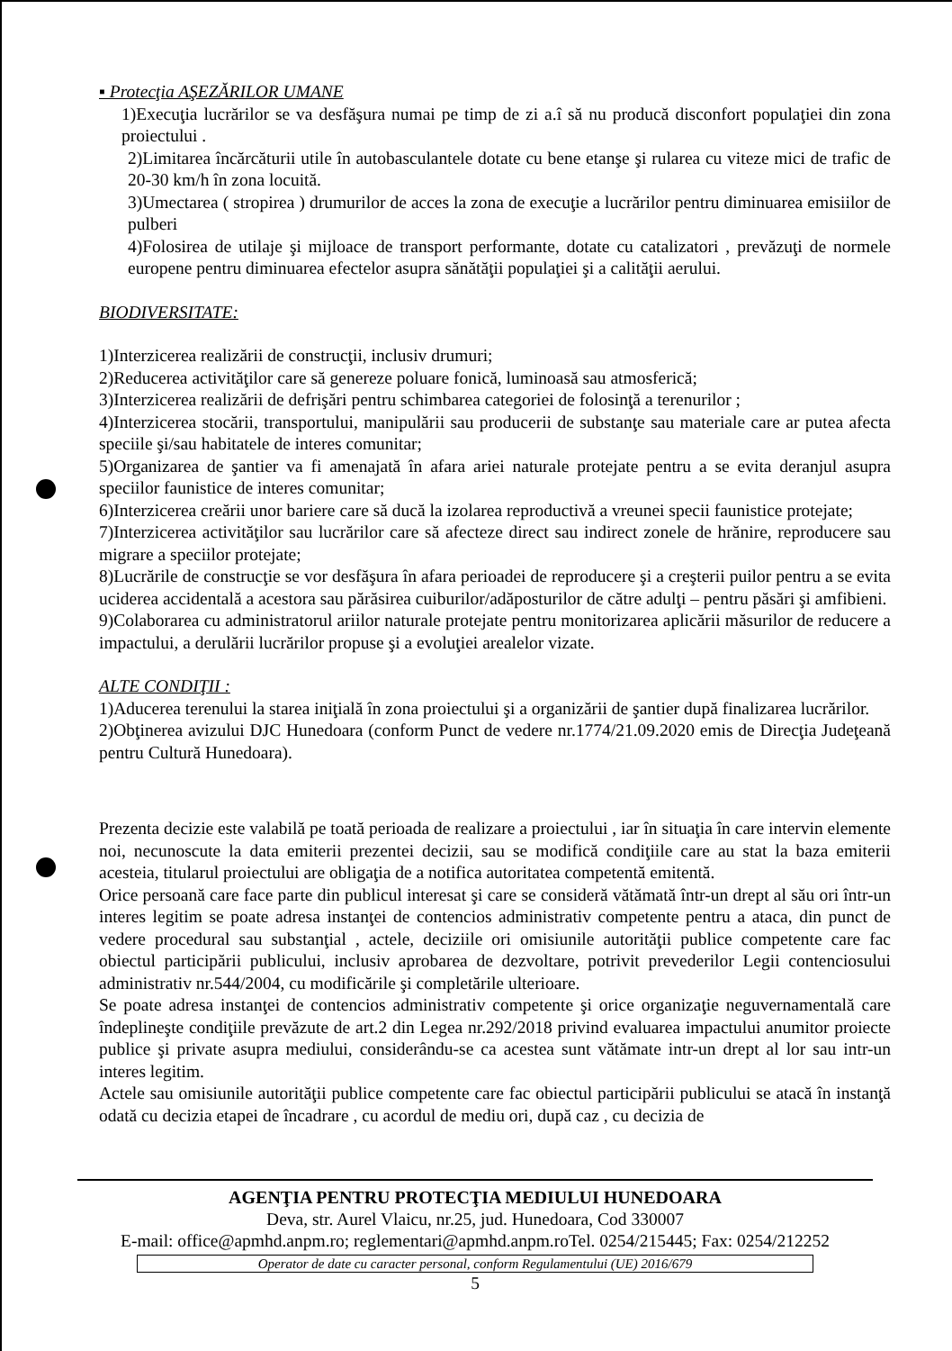▪ Protecţia AŞEZĂRILOR UMANE
1)Execuţia lucrărilor se va desfăşura numai pe timp de zi a.î să nu producă disconfort populaţiei din zona proiectului .
2)Limitarea încărcăturii utile în autobasculantele dotate cu bene etanşe şi rularea cu viteze mici de trafic de 20-30 km/h în zona locuită.
3)Umectarea ( stropirea ) drumurilor de acces la zona de execuţie a lucrărilor pentru diminuarea emisiilor de pulberi
4)Folosirea de utilaje şi mijloace de transport performante, dotate cu catalizatori , prevăzuţi de normele europene pentru diminuarea efectelor asupra sănătăţii populaţiei şi a calităţii aerului.
BIODIVERSITATE:
1)Interzicerea realizării de construcţii, inclusiv drumuri;
2)Reducerea activităţilor care să genereze poluare fonică, luminoasă sau atmosferică;
3)Interzicerea realizării de defrişări pentru schimbarea categoriei de folosinţă a terenurilor ;
4)Interzicerea stocării, transportului, manipulării sau producerii de substanţe sau materiale care ar putea afecta speciile şi/sau habitatele de interes comunitar;
5)Organizarea de şantier va fi amenajată în afara ariei naturale protejate pentru a se evita deranjul asupra speciilor faunistice de interes comunitar;
6)Interzicerea creării unor bariere care să ducă la izolarea reproductivă a vreunei specii faunistice protejate;
7)Interzicerea activităţilor sau lucrărilor care să afecteze direct sau indirect zonele de hrănire, reproducere sau migrare a speciilor protejate;
8)Lucrările de construcţie se vor desfăşura în afara perioadei de reproducere şi a creşterii puilor pentru a se evita uciderea accidentală a acestora sau părăsirea cuiburilor/adăposturilor de către adulţi – pentru păsări şi amfibieni.
9)Colaborarea cu administratorul ariilor naturale protejate pentru monitorizarea aplicării măsurilor de reducere a impactului, a derulării lucrărilor propuse şi a evoluţiei arealelor vizate.
ALTE CONDIŢII :
1)Aducerea terenului la starea iniţială în zona proiectului şi a organizării de şantier după finalizarea lucrărilor.
2)Obţinerea avizului DJC Hunedoara (conform Punct de vedere nr.1774/21.09.2020 emis de Direcţia Judeţeană pentru Cultură Hunedoara).
Prezenta decizie este valabilă pe toată perioada de realizare a proiectului , iar în situaţia în care intervin elemente noi, necunoscute la data emiterii prezentei decizii, sau se modifică condiţiile care au stat la baza emiterii acesteia, titularul proiectului are obligaţia de a notifica autoritatea competentă emitentă.
Orice persoană care face parte din publicul interesat şi care se consideră vătămată într-un drept al său ori într-un interes legitim se poate adresa instanţei de contencios administrativ competente pentru a ataca, din punct de vedere procedural sau substanţial , actele, deciziile ori omisiunile autorităţii publice competente care fac obiectul participării publicului, inclusiv aprobarea de dezvoltare, potrivit prevederilor Legii contenciosului administrativ nr.544/2004, cu modificările şi completările ulterioare.
Se poate adresa instanţei de contencios administrativ competente şi orice organizaţie neguvernamentală care îndeplineşte condiţiile prevăzute de art.2 din Legea nr.292/2018 privind evaluarea impactului anumitor proiecte publice şi private asupra mediului, considerându-se ca acestea sunt vătămate intr-un drept al lor sau intr-un interes legitim.
Actele sau omisiunile autorităţii publice competente care fac obiectul participării publicului se atacă în instanţă odată cu decizia etapei de încadrare , cu acordul de mediu ori, după caz , cu decizia de
AGENŢIA PENTRU PROTECŢIA MEDIULUI HUNEDOARA
Deva, str. Aurel Vlaicu, nr.25, jud. Hunedoara, Cod 330007
E-mail: office@apmhd.anpm.ro; reglementari@apmhd.anpm.roTel. 0254/215445; Fax: 0254/212252
Operator de date cu caracter personal, conform Regulamentului (UE) 2016/679
5